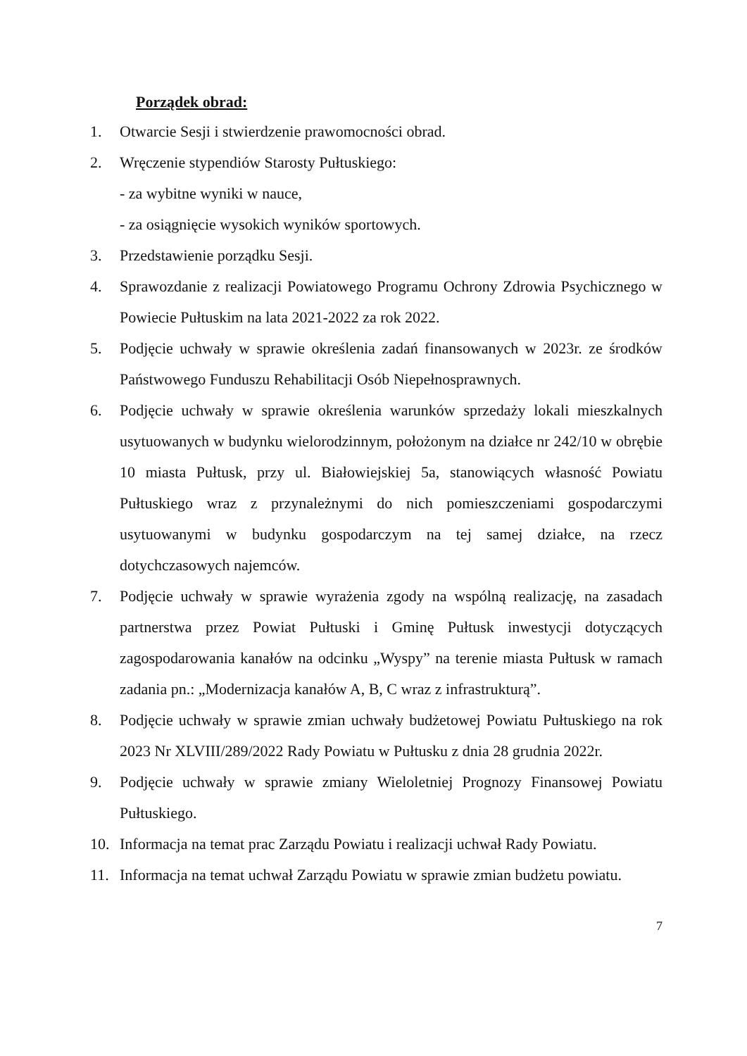Porządek obrad:
1. Otwarcie Sesji i stwierdzenie prawomocności obrad.
2. Wręczenie stypendiów Starosty Pułtuskiego:
- za wybitne wyniki w nauce,
- za osiągnięcie wysokich wyników sportowych.
3. Przedstawienie porządku Sesji.
4. Sprawozdanie z realizacji Powiatowego Programu Ochrony Zdrowia Psychicznego w Powiecie Pułtuskim na lata 2021-2022 za rok 2022.
5. Podjęcie uchwały w sprawie określenia zadań finansowanych w 2023r. ze środków Państwowego Funduszu Rehabilitacji Osób Niepełnosprawnych.
6. Podjęcie uchwały w sprawie określenia warunków sprzedaży lokali mieszkalnych usytuowanych w budynku wielorodzinnym, położonym na działce nr 242/10 w obrębie 10 miasta Pułtusk, przy ul. Białowiejskiej 5a, stanowiących własność Powiatu Pułtuskiego wraz z przynależnymi do nich pomieszczeniami gospodarczymi usytuowanymi w budynku gospodarczym na tej samej działce, na rzecz dotychczasowych najemców.
7. Podjęcie uchwały w sprawie wyrażenia zgody na wspólną realizację, na zasadach partnerstwa przez Powiat Pułtuski i Gminę Pułtusk inwestycji dotyczących zagospodarowania kanałów na odcinku „Wyspy” na terenie miasta Pułtusk w ramach zadania pn.: „Modernizacja kanałów A, B, C wraz z infrastrukturą”.
8. Podjęcie uchwały w sprawie zmian uchwały budżetowej Powiatu Pułtuskiego na rok 2023 Nr XLVIII/289/2022 Rady Powiatu w Pułtusku z dnia 28 grudnia 2022r.
9. Podjęcie uchwały w sprawie zmiany Wieloletniej Prognozy Finansowej Powiatu Pułtuskiego.
10. Informacja na temat prac Zarządu Powiatu i realizacji uchwał Rady Powiatu.
11. Informacja na temat uchwał Zarządu Powiatu w sprawie zmian budżetu powiatu.
7